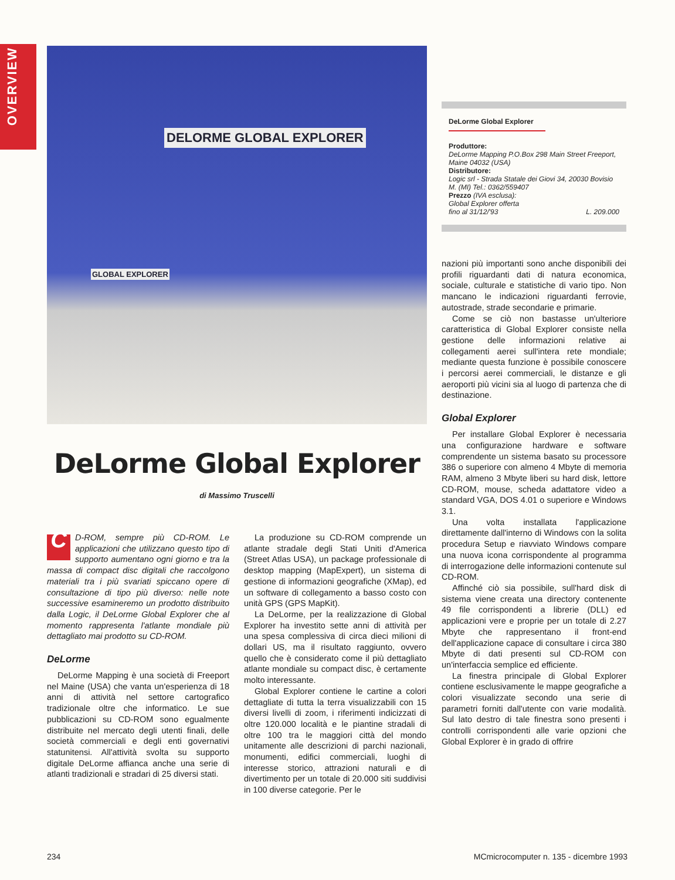OVERVIEW
DELORME GLOBAL EXPLORER
GLOBAL EXPLORER
DeLorme Global Explorer
di Massimo Truscelli
CD-ROM, sempre più CD-ROM. Le applicazioni che utilizzano questo tipo di supporto aumentano ogni giorno e tra la massa di compact disc digitali che raccolgono materiali tra i più svariati spiccano opere di consultazione di tipo più diverso: nelle note successive esamineremo un prodotto distribuito dalla Logic, il DeLorme Global Explorer che al momento rappresenta l'atlante mondiale più dettagliato mai prodotto su CD-ROM.
DeLorme
DeLorme Mapping è una società di Freeport nel Maine (USA) che vanta un'esperienza di 18 anni di attività nel settore cartografico tradizionale oltre che informatico. Le sue pubblicazioni su CD-ROM sono egualmente distribuite nel mercato degli utenti finali, delle società commerciali e degli enti governativi statunitensi. All'attività svolta su supporto digitale DeLorme affianca anche una serie di atlanti tradizionali e stradari di 25 diversi stati.
La produzione su CD-ROM comprende un atlante stradale degli Stati Uniti d'America (Street Atlas USA), un package professionale di desktop mapping (MapExpert), un sistema di gestione di informazioni geografiche (XMap), ed un software di collegamento a basso costo con unità GPS (GPS MapKit).
La DeLorme, per la realizzazione di Global Explorer ha investito sette anni di attività per una spesa complessiva di circa dieci milioni di dollari US, ma il risultato raggiunto, ovvero quello che è considerato come il più dettagliato atlante mondiale su compact disc, è certamente molto interessante.
Global Explorer contiene le cartine a colori dettagliate di tutta la terra visualizzabili con 15 diversi livelli di zoom, i riferimenti indicizzati di oltre 120.000 località e le piantine stradali di oltre 100 tra le maggiori città del mondo unitamente alle descrizioni di parchi nazionali, monumenti, edifici commerciali, luoghi di interesse storico, attrazioni naturali e di divertimento per un totale di 20.000 siti suddivisi in 100 diverse categorie. Per le
DeLorme Global Explorer
Produttore:
DeLorme Mapping P.O.Box 298 Main Street Freeport, Maine 04032 (USA)
Distributore:
Logic srl - Strada Statale dei Giovi 34, 20030 Bovisio M. (MI) Tel.: 0362/559407
Prezzo (IVA esclusa):
Global Explorer offerta
fino al 31/12/'93 L. 209.000
nazioni più importanti sono anche disponibili dei profili riguardanti dati di natura economica, sociale, culturale e statistiche di vario tipo. Non mancano le indicazioni riguardanti ferrovie, autostrade, strade secondarie e primarie.
Come se ciò non bastasse un'ulteriore caratteristica di Global Explorer consiste nella gestione delle informazioni relative ai collegamenti aerei sull'intera rete mondiale; mediante questa funzione è possibile conoscere i percorsi aerei commerciali, le distanze e gli aeroporti più vicini sia al luogo di partenza che di destinazione.
Global Explorer
Per installare Global Explorer è necessaria una configurazione hardware e software comprendente un sistema basato su processore 386 o superiore con almeno 4 Mbyte di memoria RAM, almeno 3 Mbyte liberi su hard disk, lettore CD-ROM, mouse, scheda adattatore video a standard VGA, DOS 4.01 o superiore e Windows 3.1.
Una volta installata l'applicazione direttamente dall'interno di Windows con la solita procedura Setup e riavviato Windows compare una nuova icona corrispondente al programma di interrogazione delle informazioni contenute sul CD-ROM.
Affinché ciò sia possibile, sull'hard disk di sistema viene creata una directory contenente 49 file corrispondenti a librerie (DLL) ed applicazioni vere e proprie per un totale di 2.27 Mbyte che rappresentano il front-end dell'applicazione capace di consultare i circa 380 Mbyte di dati presenti sul CD-ROM con un'interfaccia semplice ed efficiente.
La finestra principale di Global Explorer contiene esclusivamente le mappe geografiche a colori visualizzate secondo una serie di parametri forniti dall'utente con varie modalità. Sul lato destro di tale finestra sono presenti i controlli corrispondenti alle varie opzioni che Global Explorer è in grado di offrire
234 MCmicrocomputer n. 135 - dicembre 1993